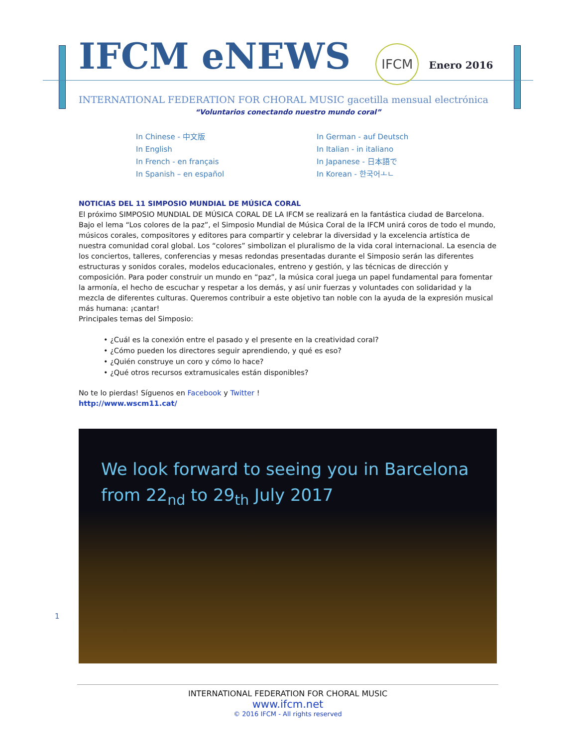IFCM eNEWS
IFCM Enero 2016
INTERNATIONAL FEDERATION FOR CHORAL MUSIC gacetilla mensual electrónica
“Voluntarios conectando nuestro mundo coral”
In Chinese - 中文版
In English
In French - en français
In Spanish – en español
In German - auf Deutsch
In Italian - in italiano
In Japanese - 日本語で
In Korean - 한국어ㅗㄴ
NOTICIAS DEL 11 SIMPOSIO MUNDIAL DE MÚSICA CORAL
El próximo SIMPOSIO MUNDIAL DE MÚSICA CORAL DE LA IFCM se realizará en la fantástica ciudad de Barcelona. Bajo el lema “Los colores de la paz”, el Simposio Mundial de Música Coral de la IFCM unirá coros de todo el mundo, músicos corales, compositores y editores para compartir y celebrar la diversidad y la excelencia artística de nuestra comunidad coral global. Los “colores” simbolizan el pluralismo de la vida coral internacional. La esencia de los conciertos, talleres, conferencias y mesas redondas presentadas durante el Simposio serán las diferentes estructuras y sonidos corales, modelos educacionales, entreno y gestión, y las técnicas de dirección y composición. Para poder construir un mundo en “paz”, la música coral juega un papel fundamental para fomentar la armonía, el hecho de escuchar y respetar a los demás, y así unir fuerzas y voluntades con solidaridad y la mezcla de diferentes culturas. Queremos contribuir a este objetivo tan noble con la ayuda de la expresión musical más humana: ¡cantar!
Principales temas del Simposio:
• ¿Cuál es la conexión entre el pasado y el presente en la creatividad coral?
• ¿Cómo pueden los directores seguir aprendiendo, y qué es eso?
• ¿Quién construye un coro y cómo lo hace?
• ¿Qué otros recursos extramusicales están disponibles?
No te lo pierdas! Síguenos en Facebook y Twitter !
http://www.wscm11.cat/
We look forward to seeing you in Barcelona
from 22<sub>nd</sub> to 29<sub>th</sub> July 2017
1
INTERNATIONAL FEDERATION FOR CHORAL MUSIC
www.ifcm.net
© 2016 IFCM - All rights reserved